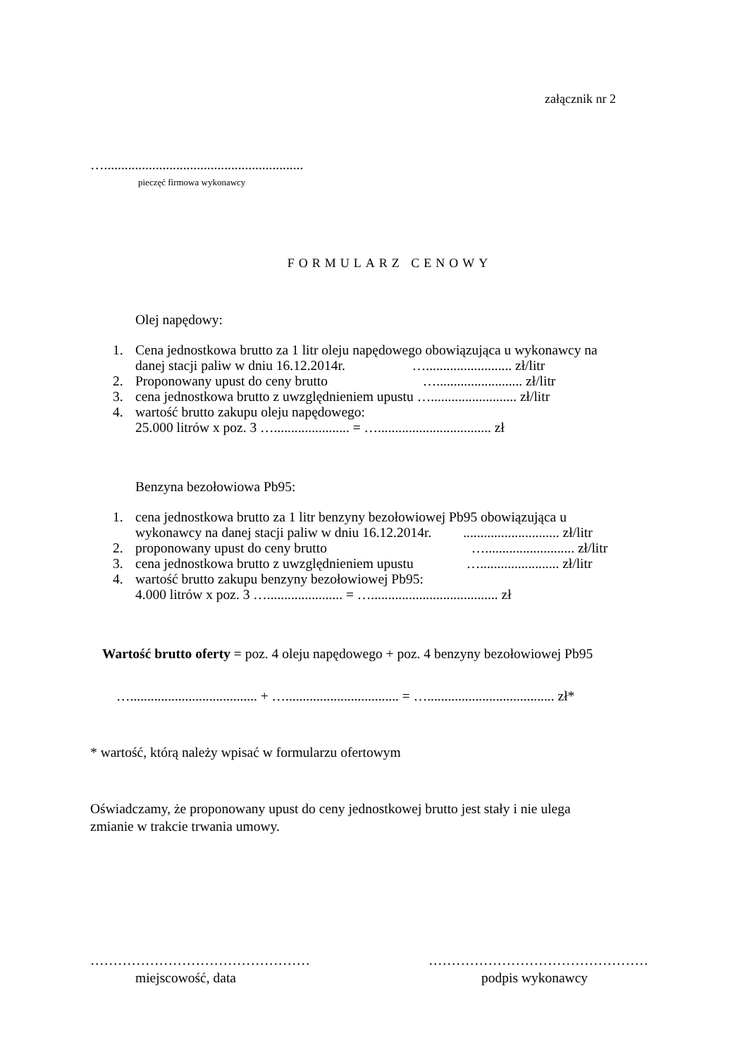załącznik nr 2
…..........................................................
pieczęć firmowa wykonawcy
FORMULARZ CENOWY
Olej napędowy:
1. Cena jednostkowa brutto za 1 litr oleju napędowego obowiązująca u wykonawcy na
danej stacji paliw w dniu 16.12.2014r. …......................... zł/litr
2. Proponowany upust do ceny brutto …......................... zł/litr
3. cena jednostkowa brutto z uwzględnieniem upustu …......................... zł/litr
4. wartość brutto zakupu oleju napędowego:
25.000 litrów x poz. 3 …...................... = …................................. zł
Benzyna bezołowiowa Pb95:
1. cena jednostkowa brutto za 1 litr benzyny bezołowiowej Pb95 obowiązująca u
wykonawcy na danej stacji paliw w dniu 16.12.2014r. ............................ zł/litr
2. proponowany upust do ceny brutto ….......................... zł/litr
3. cena jednostkowa brutto z uwzględnieniem upustu …....................... zł/litr
4. wartość brutto zakupu benzyny bezołowiowej Pb95:
4.000 litrów x poz. 3 …...................... = …..................................... zł
Wartość brutto oferty = poz. 4 oleju napędowego + poz. 4 benzyny bezołowiowej Pb95
…..................................... + …................................. = …..................................... zł*
* wartość, którą należy wpisać w formularzu ofertowym
Oświadczamy, że proponowany upust do ceny jednostkowej brutto jest stały i nie ulega
zmianie w trakcie trwania umowy.
…………………………………………
miejscowość, data
…………………………………………
podpis wykonawcy